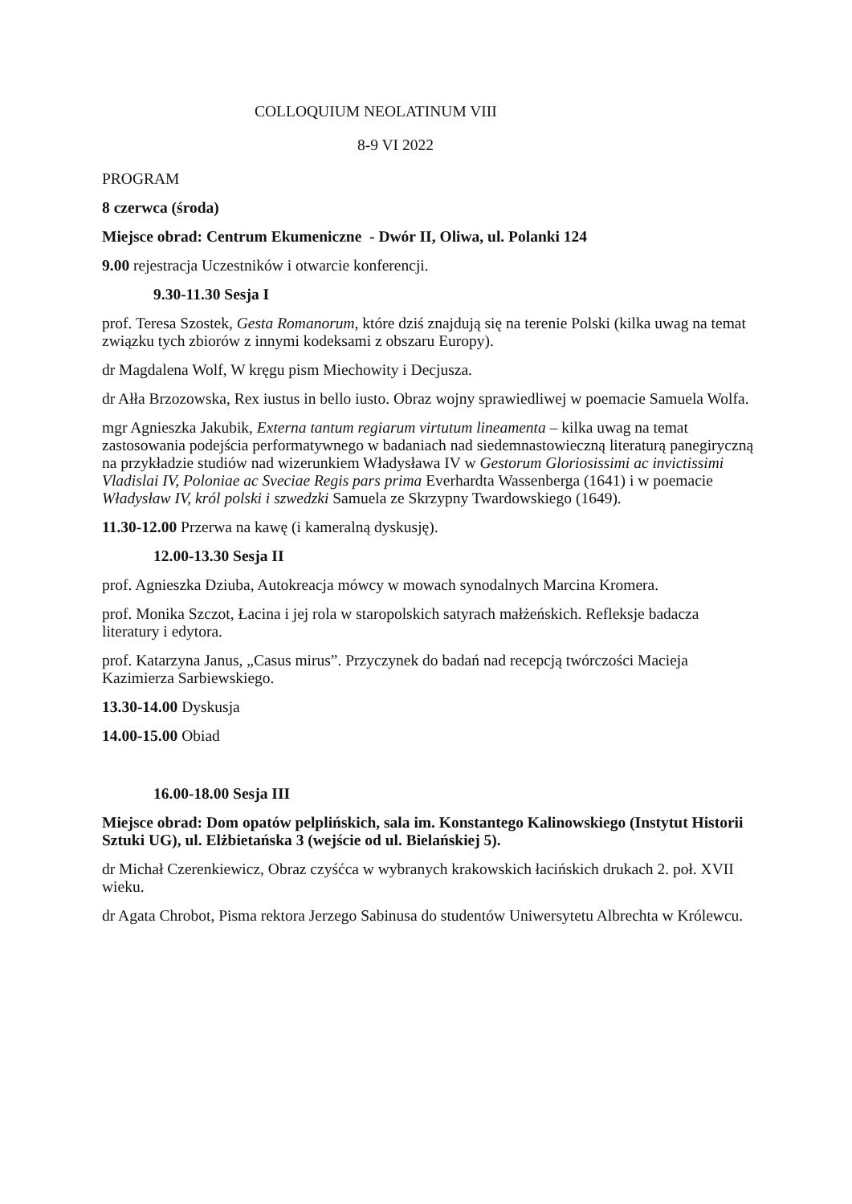COLLOQUIUM NEOLATINUM VIII
8-9 VI 2022
PROGRAM
8 czerwca (środa)
Miejsce obrad: Centrum Ekumeniczne - Dwór II, Oliwa, ul. Polanki 124
9.00 rejestracja Uczestników i otwarcie konferencji.
9.30-11.30 Sesja I
prof. Teresa Szostek, Gesta Romanorum, które dziś znajdują się na terenie Polski (kilka uwag na temat związku tych zbiorów z innymi kodeksami z obszaru Europy).
dr Magdalena Wolf, W kręgu pism Miechowity i Decjusza.
dr Ałła Brzozowska, Rex iustus in bello iusto. Obraz wojny sprawiedliwej w poemacie Samuela Wolfa.
mgr Agnieszka Jakubik, Externa tantum regiarum virtutum lineamenta – kilka uwag na temat zastosowania podejścia performatywnego w badaniach nad siedemnastowieczną literaturą panegiryczną na przykładzie studiów nad wizerunkiem Władysława IV w Gestorum Gloriosissimi ac invictissimi Vladislai IV, Poloniae ac Sveciae Regis pars prima Everhardta Wassenberga (1641) i w poemacie Władysław IV, król polski i szwedzki Samuela ze Skrzypny Twardowskiego (1649).
11.30-12.00 Przerwa na kawę (i kameralną dyskusję).
12.00-13.30 Sesja II
prof. Agnieszka Dziuba, Autokreacja mówcy w mowach synodalnych Marcina Kromera.
prof. Monika Szczot, Łacina i jej rola w staropolskich satyrach małżeńskich. Refleksje badacza literatury i edytora.
prof. Katarzyna Janus, „Casus mirus”. Przyczynek do badań nad recepcją twórczości Macieja Kazimierza Sarbiewskiego.
13.30-14.00 Dyskusja
14.00-15.00 Obiad
16.00-18.00 Sesja III
Miejsce obrad: Dom opatów pelplińskich, sala im. Konstantego Kalinowskiego (Instytut Historii Sztuki UG), ul. Elżbietańska 3 (wejście od ul. Bielańskiej 5).
dr Michał Czerenkiewicz, Obraz czyśćca w wybranych krakowskich łacińskich drukach 2. poł. XVII wieku.
dr Agata Chrobot, Pisma rektora Jerzego Sabinusa do studentów Uniwersytetu Albrechta w Królewcu.